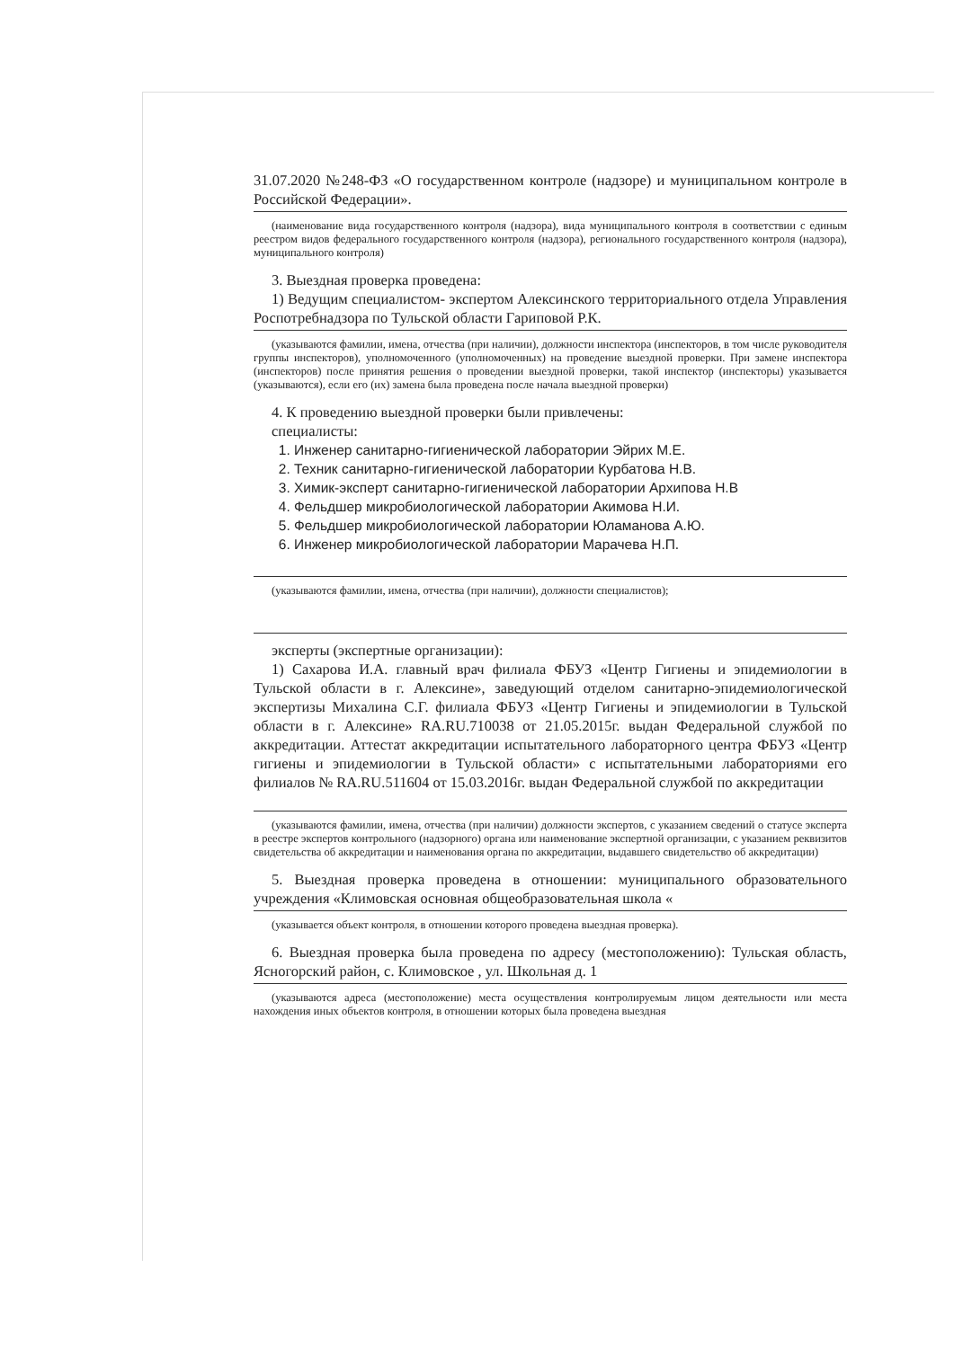31.07.2020 №248-ФЗ «О государственном контроле (надзоре) и муниципальном контроле в Российской Федерации».
(наименование вида государственного контроля (надзора), вида муниципального контроля в соответствии с единым реестром видов федерального государственного контроля (надзора), регионального государственного контроля (надзора), муниципального контроля)
3. Выездная проверка проведена:
1) Ведущим специалистом- экспертом Алексинского территориального отдела Управления Роспотребнадзора по Тульской области Гариповой Р.К.
(указываются фамилии, имена, отчества (при наличии), должности инспектора (инспекторов, в том числе руководителя группы инспекторов), уполномоченного (уполномоченных) на проведение выездной проверки. При замене инспектора (инспекторов) после принятия решения о проведении выездной проверки, такой инспектор (инспекторы) указывается (указываются), если его (их) замена была проведена после начала выездной проверки)
4. К проведению выездной проверки были привлечены:
специалисты:
1. Инженер санитарно-гигиенической лаборатории Эйрих М.Е.
2. Техник санитарно-гигиенической лаборатории Курбатова Н.В.
3. Химик-эксперт санитарно-гигиенической лаборатории Архипова Н.В
4. Фельдшер микробиологической лаборатории Акимова Н.И.
5. Фельдшер микробиологической лаборатории Юламанова А.Ю.
6. Инженер микробиологической лаборатории Марачева Н.П.
(указываются фамилии, имена, отчества (при наличии), должности специалистов);
эксперты (экспертные организации):
1) Сахарова И.А. главный врач филиала ФБУЗ «Центр Гигиены и эпидемиологии в Тульской области в г. Алексине», заведующий отделом санитарно-эпидемиологической экспертизы Михалина С.Г. филиала ФБУЗ «Центр Гигиены и эпидемиологии в Тульской области в г. Алексине» RA.RU.710038 от 21.05.2015г. выдан Федеральной службой по аккредитации. Аттестат аккредитации испытательного лабораторного центра ФБУЗ «Центр гигиены и эпидемиологии в Тульской области» с испытательными лабораториями его филиалов № RA.RU.511604 от 15.03.2016г. выдан Федеральной службой по аккредитации
(указываются фамилии, имена, отчества (при наличии) должности экспертов, с указанием сведений о статусе эксперта в реестре экспертов контрольного (надзорного) органа или наименование экспертной организации, с указанием реквизитов свидетельства об аккредитации и наименования органа по аккредитации, выдавшего свидетельство об аккредитации)
5. Выездная проверка проведена в отношении: муниципального образовательного учреждения «Климовская основная общеобразовательная школа «
(указывается объект контроля, в отношении которого проведена выездная проверка).
6. Выездная проверка была проведена по адресу (местоположению): Тульская область, Ясногорский район, с. Климовское , ул. Школьная д. 1
(указываются адреса (местоположение) места осуществления контролируемым лицом деятельности или места нахождения иных объектов контроля, в отношении которых была проведена выездная